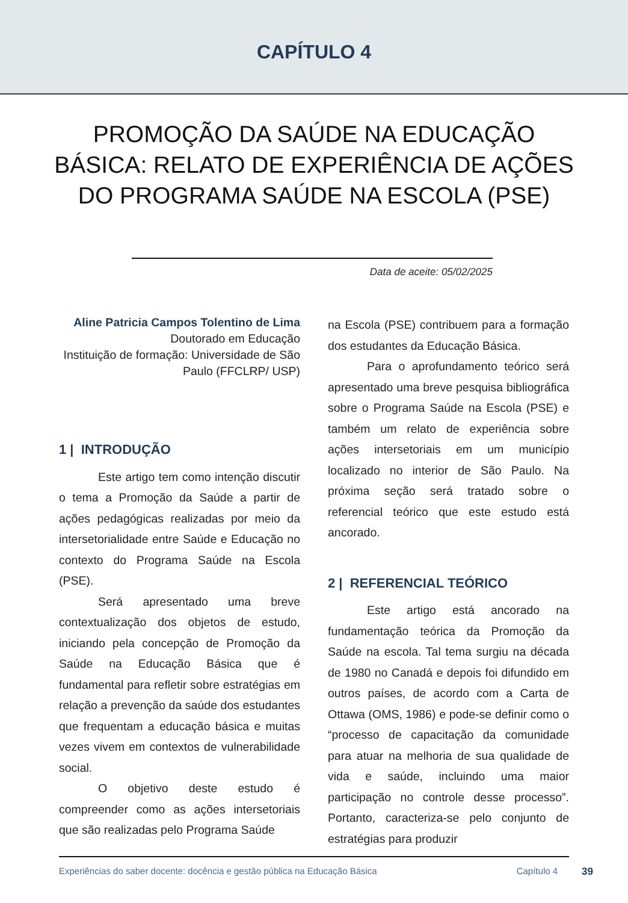CAPÍTULO 4
PROMOÇÃO DA SAÚDE NA EDUCAÇÃO BÁSICA: RELATO DE EXPERIÊNCIA DE AÇÕES DO PROGRAMA SAÚDE NA ESCOLA (PSE)
Data de aceite: 05/02/2025
Aline Patricia Campos Tolentino de Lima
Doutorado em Educação
Instituição de formação: Universidade de São Paulo (FFCLRP/ USP)
1 | INTRODUÇÃO
Este artigo tem como intenção discutir o tema a Promoção da Saúde a partir de ações pedagógicas realizadas por meio da intersetorialidade entre Saúde e Educação no contexto do Programa Saúde na Escola (PSE).
Será apresentado uma breve contextualização dos objetos de estudo, iniciando pela concepção de Promoção da Saúde na Educação Básica que é fundamental para refletir sobre estratégias em relação a prevenção da saúde dos estudantes que frequentam a educação básica e muitas vezes vivem em contextos de vulnerabilidade social.
O objetivo deste estudo é compreender como as ações intersetoriais que são realizadas pelo Programa Saúde
na Escola (PSE) contribuem para a formação dos estudantes da Educação Básica.
Para o aprofundamento teórico será apresentado uma breve pesquisa bibliográfica sobre o Programa Saúde na Escola (PSE) e também um relato de experiência sobre ações intersetoriais em um município localizado no interior de São Paulo. Na próxima seção será tratado sobre o referencial teórico que este estudo está ancorado.
2 | REFERENCIAL TEÓRICO
Este artigo está ancorado na fundamentação teórica da Promoção da Saúde na escola. Tal tema surgiu na década de 1980 no Canadá e depois foi difundido em outros países, de acordo com a Carta de Ottawa (OMS, 1986) e pode-se definir como o “processo de capacitação da comunidade para atuar na melhoria de sua qualidade de vida e saúde, incluindo uma maior participação no controle desse processo”. Portanto, caracteriza-se pelo conjunto de estratégias para produzir
Experiências do saber docente: docência e gestão pública na Educação Básica Capítulo 4 39